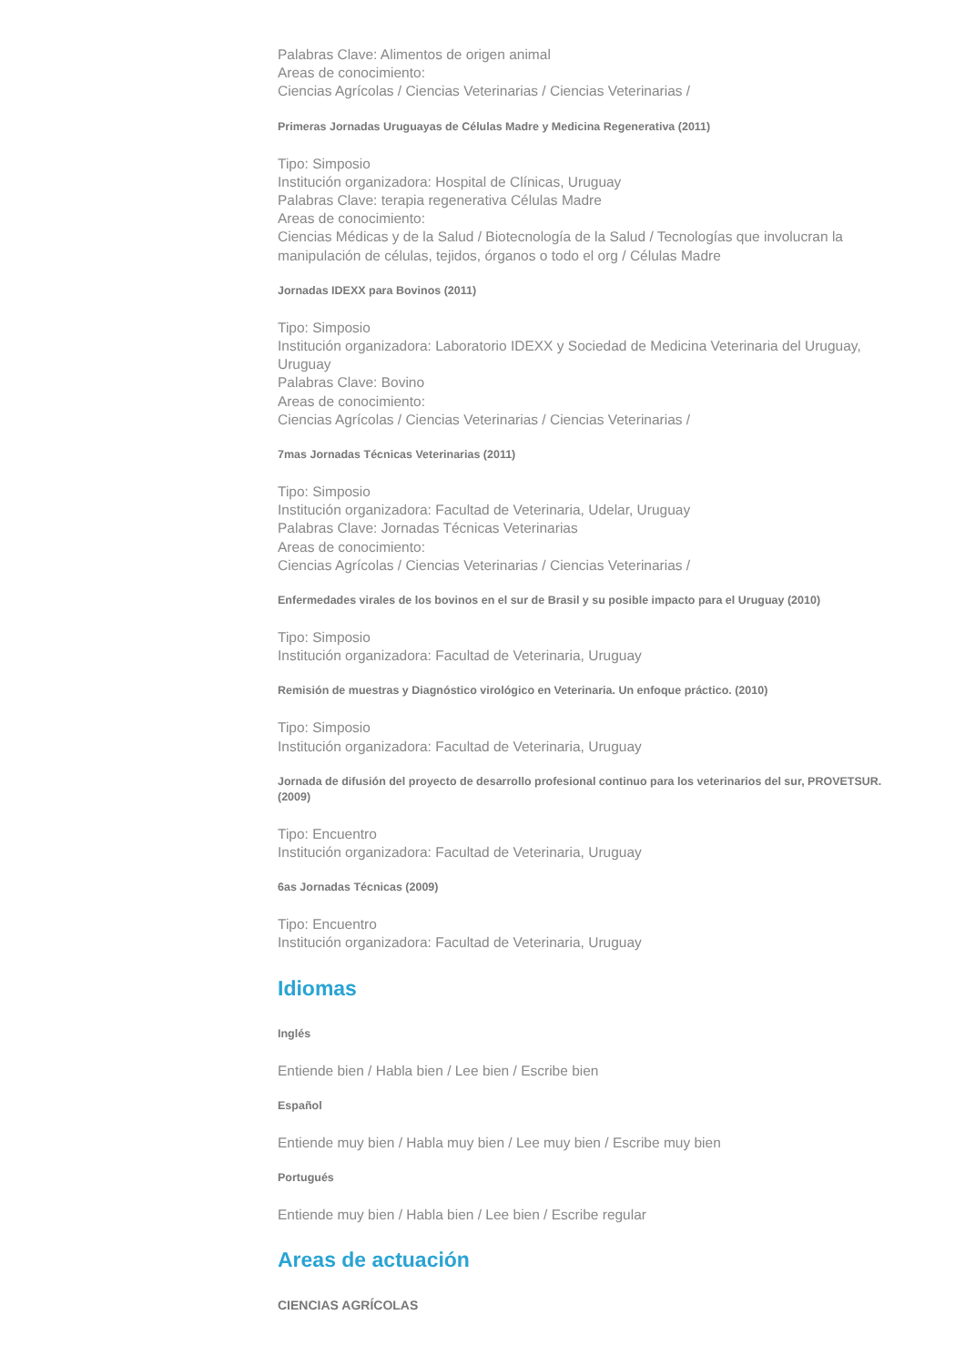Palabras Clave: Alimentos de origen animal
Areas de conocimiento:
Ciencias Agrícolas / Ciencias Veterinarias / Ciencias Veterinarias /
Primeras Jornadas Uruguayas de Células Madre y Medicina Regenerativa (2011)
Tipo: Simposio
Institución organizadora: Hospital de Clínicas, Uruguay
Palabras Clave: terapia regenerativa Células Madre
Areas de conocimiento:
Ciencias Médicas y de la Salud / Biotecnología de la Salud / Tecnologías que involucran la manipulación de células, tejidos, órganos o todo el org / Células Madre
Jornadas IDEXX para Bovinos (2011)
Tipo: Simposio
Institución organizadora: Laboratorio IDEXX y Sociedad de Medicina Veterinaria del Uruguay, Uruguay
Palabras Clave: Bovino
Areas de conocimiento:
Ciencias Agrícolas / Ciencias Veterinarias / Ciencias Veterinarias /
7mas Jornadas Técnicas Veterinarias (2011)
Tipo: Simposio
Institución organizadora: Facultad de Veterinaria, Udelar, Uruguay
Palabras Clave: Jornadas Técnicas Veterinarias
Areas de conocimiento:
Ciencias Agrícolas / Ciencias Veterinarias / Ciencias Veterinarias /
Enfermedades virales de los bovinos en el sur de Brasil y su posible impacto para el Uruguay (2010)
Tipo: Simposio
Institución organizadora: Facultad de Veterinaria, Uruguay
Remisión de muestras y Diagnóstico virológico en Veterinaria. Un enfoque práctico. (2010)
Tipo: Simposio
Institución organizadora: Facultad de Veterinaria, Uruguay
Jornada de difusión del proyecto de desarrollo profesional continuo para los veterinarios del sur, PROVETSUR. (2009)
Tipo: Encuentro
Institución organizadora: Facultad de Veterinaria, Uruguay
6as Jornadas Técnicas (2009)
Tipo: Encuentro
Institución organizadora: Facultad de Veterinaria, Uruguay
Idiomas
Inglés
Entiende bien / Habla bien / Lee bien / Escribe bien
Español
Entiende muy bien / Habla muy bien / Lee muy bien / Escribe muy bien
Portugués
Entiende muy bien / Habla bien / Lee bien / Escribe regular
Areas de actuación
CIENCIAS AGRÍCOLAS